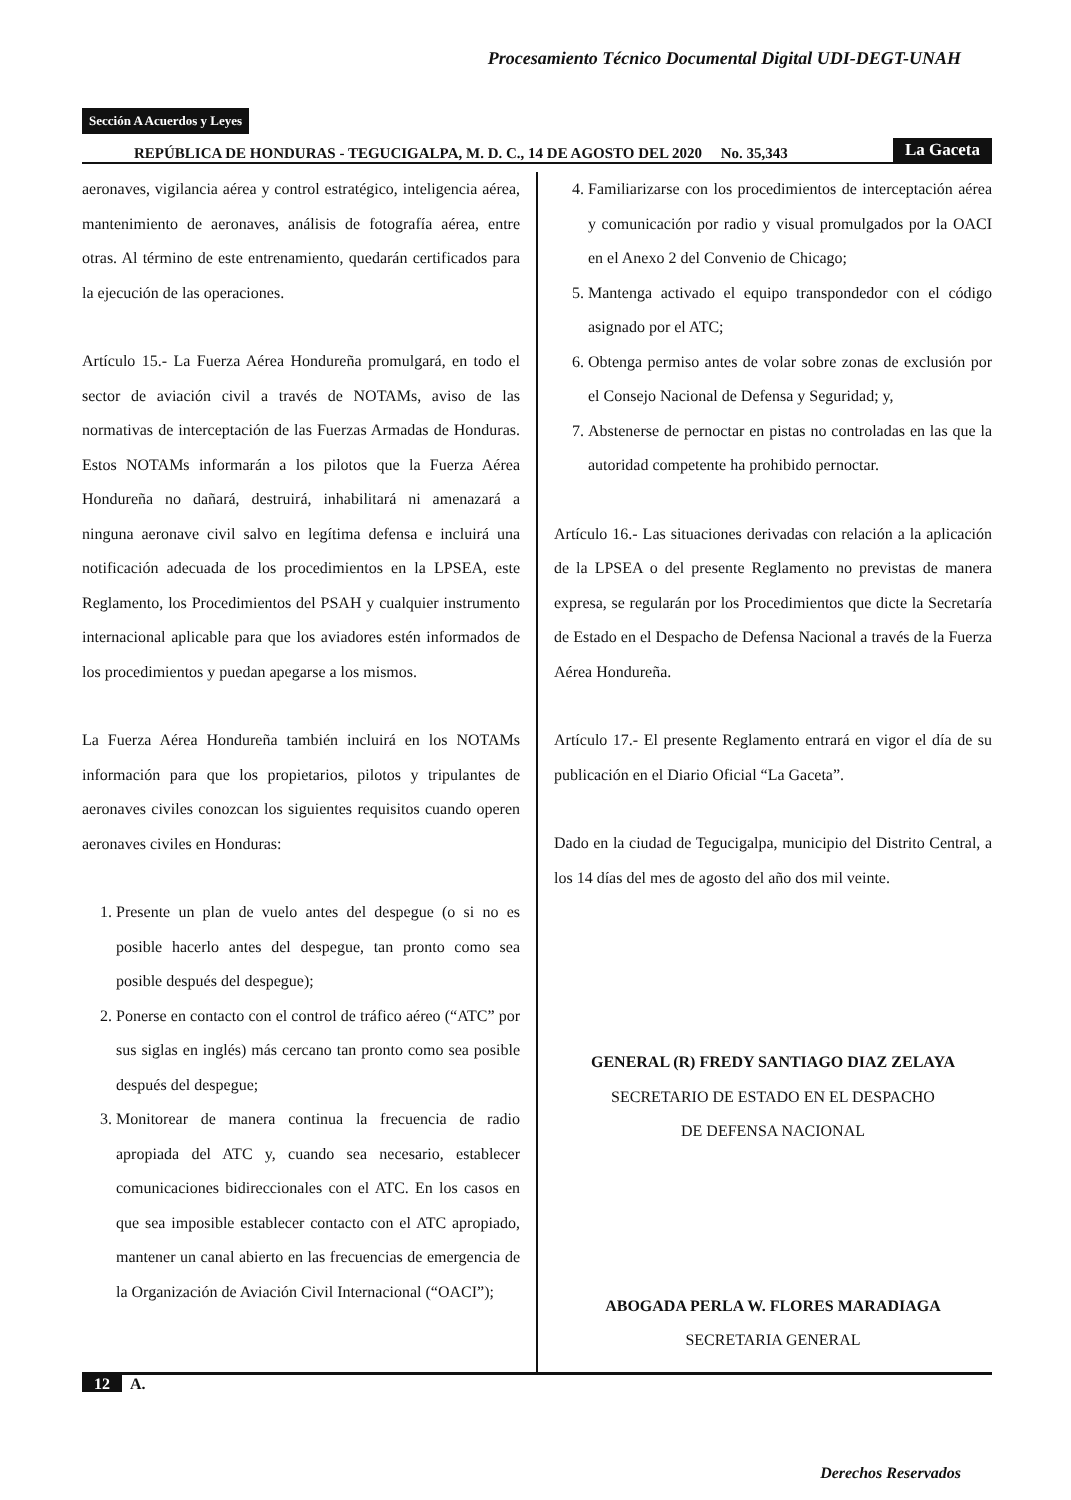Procesamiento Técnico Documental Digital UDI-DEGT-UNAH
Sección A Acuerdos y Leyes
REPÚBLICA DE HONDURAS - TEGUCIGALPA, M. D. C., 14 DE AGOSTO DEL 2020 No. 35,343 La Gaceta
aeronaves, vigilancia aérea y control estratégico, inteligencia aérea, mantenimiento de aeronaves, análisis de fotografía aérea, entre otras. Al término de este entrenamiento, quedarán certificados para la ejecución de las operaciones.
Artículo 15.- La Fuerza Aérea Hondureña promulgará, en todo el sector de aviación civil a través de NOTAMs, aviso de las normativas de interceptación de las Fuerzas Armadas de Honduras. Estos NOTAMs informarán a los pilotos que la Fuerza Aérea Hondureña no dañará, destruirá, inhabilitará ni amenazará a ninguna aeronave civil salvo en legítima defensa e incluirá una notificación adecuada de los procedimientos en la LPSEA, este Reglamento, los Procedimientos del PSAH y cualquier instrumento internacional aplicable para que los aviadores estén informados de los procedimientos y puedan apegarse a los mismos.
La Fuerza Aérea Hondureña también incluirá en los NOTAMs información para que los propietarios, pilotos y tripulantes de aeronaves civiles conozcan los siguientes requisitos cuando operen aeronaves civiles en Honduras:
1. Presente un plan de vuelo antes del despegue (o si no es posible hacerlo antes del despegue, tan pronto como sea posible después del despegue);
2. Ponerse en contacto con el control de tráfico aéreo (“ATC” por sus siglas en inglés) más cercano tan pronto como sea posible después del despegue;
3. Monitorear de manera continua la frecuencia de radio apropiada del ATC y, cuando sea necesario, establecer comunicaciones bidireccionales con el ATC. En los casos en que sea imposible establecer contacto con el ATC apropiado, mantener un canal abierto en las frecuencias de emergencia de la Organización de Aviación Civil Internacional (“OACI”);
4. Familiarizarse con los procedimientos de interceptación aérea y comunicación por radio y visual promulgados por la OACI en el Anexo 2 del Convenio de Chicago;
5. Mantenga activado el equipo transpondedor con el código asignado por el ATC;
6. Obtenga permiso antes de volar sobre zonas de exclusión por el Consejo Nacional de Defensa y Seguridad; y,
7. Abstenerse de pernoctar en pistas no controladas en las que la autoridad competente ha prohibido pernoctar.
Artículo 16.- Las situaciones derivadas con relación a la aplicación de la LPSEA o del presente Reglamento no previstas de manera expresa, se regularán por los Procedimientos que dicte la Secretaría de Estado en el Despacho de Defensa Nacional a través de la Fuerza Aérea Hondureña.
Artículo 17.- El presente Reglamento entrará en vigor el día de su publicación en el Diario Oficial “La Gaceta”.
Dado en la ciudad de Tegucigalpa, municipio del Distrito Central, a los 14 días del mes de agosto del año dos mil veinte.
GENERAL (R) FREDY SANTIAGO DIAZ ZELAYA
SECRETARIO DE ESTADO EN EL DESPACHO
DE DEFENSA NACIONAL
ABOGADA PERLA W. FLORES MARADIAGA
SECRETARIA GENERAL
12 A.
Derechos Reservados